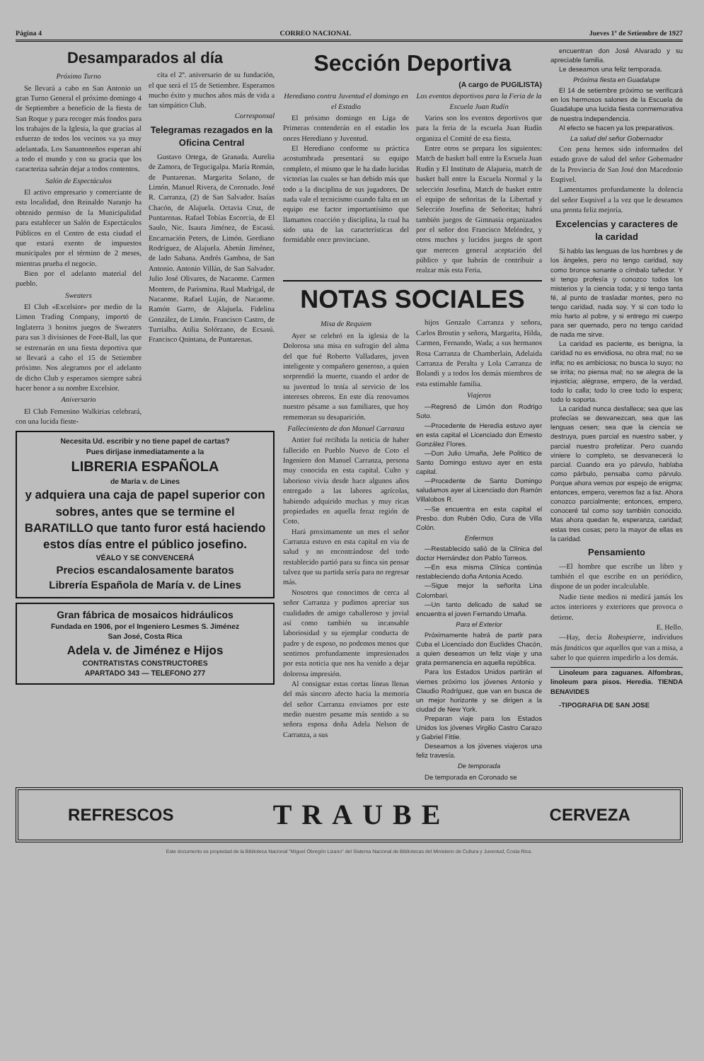Página 4 CORREO NACIONAL Jueves 1º de Setiembre de 1927
Desamparados al día
Próximo Turno
Se llevará a cabo en San Antonio un gran Turno General el próximo domingo 4 de Septiembre a beneficio de la fiesta de San Roque y para recoger más fondos para los trabajos de la Iglesia, la que gracias al esfuerzo de todos los vecinos va ya muy adelantada. Los Sanantoneños esperan ahí a todo el mundo y con su gracia que los caracteriza sabrán dejar a todos contentos.
Salón de Espectáculos
El activo empresario y comerciante de esta localidad, don Reinaldo Naranjo ha obtenido permiso de la Municipalidad para establecer un Salón de Espectáculos Públicos en el Centro de esta ciudad el que estará exento de impuestos municipales por el término de 2 meses, mientras prueba el negocio.
Bien por el adelanto material del pueblo.
Sweaters
El Club «Excelsior» por medio de la Limon Trading Company, importó de Inglaterra 3 bonitos juegos de Sweaters para sus 3 divisiones de Foot-Ball, las que se estrenarán en una fiesta deportiva que se llevará a cabo el 15 de Setiembre próximo. Nos alegramos por el adelanto de dicho Club y esperamos siempre sabrá hacer honor a su nombre Excelsior.
Aniversario
El Club Femenino Walkirias celebrará, con una lucida fieste-
cita el 2º. aniversario de su fundación, el que será el 15 de Setiembre. Esperamos mucho éxito y muchos años más de vida a tan simpático Club.
Corresponsal
Telegramas rezagados en la Oficina Central
Gustavo Ortega, de Granada. Aurelia de Zamora, de Tegucigalpa. María Román, de Puntarenas. Margarita Solano, de Limón. Manuel Rivera, de Coronado. José R. Carranza, (2) de San Salvador. Isaías Chacón, de Alajuela. Octavia Cruz, de Puntarenas. Rafael Tobías Escorcia, de El Saulo, Nic. Isaura Jiménez, de Escasú. Encarnación Peters, de Limón. Gordiano Rodríguez, de Alajuela. Abetún Jiménez, de lado Sabana. Andrés Gamboa, de San Antonio. Antonio Villán, de San Salvador. Julio José Olivares, de Nacaome. Carmen Montero, de Parismina. Raul Madrigal, de Nacaome. Rafael Luján, de Nacaome. Ramón Garro, de Alajuela. Fidelina González, de Limón. Francisco Castro, de Turrialba. Atilia Solórzano, de Ecsasú. Francisco Qnintana, de Puntarenas.
Necesita Ud. escribir y no tiene papel de cartas?
Pues diríjase inmediatamente a la
LIBRERIA ESPAÑOLA
de María v. de Lines
y adquiera una caja de papel superior con sobres, antes que se termine el BARATILLO que tanto furor está haciendo estos días entre el público josefino.
VÉALO Y SE CONVENCERÁ
Precios escandalosamente baratos
Librería Española de María v. de Lines
Gran fábrica de mosaicos hidráulicos
Fundada en 1906, por el Ingeniero Lesmes S. Jiménez
San José, Costa Rica
Adela v. de Jiménez e Hijos
CONTRATISTAS CONSTRUCTORES
APARTADO 343 — TELEFONO 277
Sección Deportiva
(A cargo de PUGILISTA)
Herediano contra Juventud el domingo en el Estadio
El próximo domingo en Liga de Primeras contenderán en el estadio los onces Herediano y Juventud.
El Herediano conforme su práctica acostumbrada presentará su equipo completo, el mismo que le ha dado lucidas victorias las cuales se han debido más que todo a la disciplina de sus jugadores. De nada vale el tecnicismo cuando falta en un equipo ese factor importantísimo que llamamos coacción y disciplina, la cual ha sido una de las características del formidable once provinciano.
Los eventos deportivos para la Feria de la Escuela Juan Rudín
Varios son los eventos deportivos que para la feria de la escuela Juan Rudín organiza el Comité de esa fiesta.
Entre otros se prepara los siguientes: Match de basket ball entre la Escuela Juan Rudín y El Instituto de Alajueia, match de basket ball entre la Escuela Normal y la selección Josefina, Match de basket entre el equipo de señoritas de la Libertad y Selección Josefina de Señoritas; habrá también juegos de Gimnasia organizados por el señor don Francisco Meléndez, y otros muchos y lucidos juegos de sport que merecen general aceptación del público y que habrán de contribuir a realzar más esta Feria.
NOTAS SOCIALES
Misa de Requiem
Ayer se celebró en la iglesia de la Dolorosa una misa en sufragio del alma del que fué Roberto Valladares, joven inteligente y compañero generoso, a quien sorprendió la muerte, cuando el ardor de su juventud lo tenía al servicio de los intereses obreros. En este día renovamos nuestro pésame a sus familiares, que hoy rememoran su desaparición.
Fallecimiento de don Manuel Carranza
Antier fué recibida la noticia de haber fallecido en Pueblo Nuevo de Coto el Ingeniero don Manuel Carranza, persona muy conocida en esta capital. Culto y laborioso vivía desde hace algunos años entregado a las labores agrícolas, habiendo adquirido muchas y muy ricas propiedades en aquella feraz región de Coto.
Hará proximamente un mes el señor Carranza estuvo en esta capital en via de salud y no encontrándose del todo restablecido partió para su finca sin pensar talvez que su partida sería para no regresar más.
Nosotros que conocimos de cerca al señor Carranza y pudimos apreciar sus cualidades de amigo caballeroso y jovial así como también su incansable laboriosidad y su ejemplar conducta de padre y de esposo, no podemos menos que sentirnos profundamente impresionados por esta noticia que nos ha venido a dejar dolorosa impresión.
Al consignar estas cortas líneas llenas del más sincero afecto hacia la memoria del señor Carranza enviamos por este medio nuestro pesame más sentido a su señora esposa doña Adela Nelson de Carranza, a sus
hijos Gonzalo Carranza y señora, Carlos Broutin y señora, Margarita, Hilda, Carmen, Fernando, Wada; a sus hermanos Rosa Carranza de Chamberlain, Adelaida Carranza de Peralta y Lola Carranza de Bolandi y a todos los demás miembros de esta estimable familia.
Viajeros
—Regresó de Limón don Rodrigo Soto.
—Procedente de Heredia estuvo ayer en esta capital el Licenciado don Ernesto González Flores.
—Don Julio Umaña, Jefe Politico de Santo Domingo estuvo ayer en esta capital.
—Procedente de Santo Domingo saludamos ayer al Licenciado don Ramón Villalobos R.
—Se encuentra en esta capital el Presbo. don Rubén Odio, Cura de Villa Colón.
Enfermos
—Restablecido salió de la Clínica del doctor Hernández don Pablo Torreos.
—En esa misma Clínica continúa restableciendo doña Antonia Acedo.
—Sigue mejor la señorita Lina Colombari.
—Un tanto delicado de salud se encuentra el joven Fernando Umaña.
Para el Exterior
Próximamente habrá de partir para Cuba el Licenciado don Euclides Chacón, a quien deseamos un feliz viaje y una grata permanencia en aquella república.
Para los Estados Unidos partirán el viernes próximo los jóvenes Antonio y Claudio Rodríguez, que van en busca de un mejor horizonte y se dirigen a la ciudad de New York.
Preparan viaje para los Estados Unidos los jóvenes Virgilio Castro Carazo y Gabriel Fittie.
Deseamos a los jóvenes viajeros una feliz travesía.
De temporada
De temporada en Coronado se
encuentran don José Alvarado y su apreciable familia.
Le deseamos una feliz temporada.
Próxima fiesta en Guadalupe
El 14 de setiembre próximo se verificará en los hermosos salones de la Escuela de Guadalupe una lucida fiesta conmemorativa de nuestra Independencia.
Al efecto se hacen ya los preparativos.
La salud del señor Gobernador
Con pena hemos sido informados del estado grave de salud del señor Gobernador de la Provincia de San José don Macedonio Esqtivel.
Lamentamos profundamente la dolencia del señor Esqnivel a la vez que le deseamos una pronta feliz mejoría.
Excelencias y caracteres de la caridad
Si hablo las lenguas de los hombres y de los ángeles, pero no tengo caridad, soy como bronce sonante o címbalo tañedor. Y si tengo profesía y conozco todos los misterios y la ciencia toda; y si tengo tanta fé, al punto de trasladar montes, pero no tengo caridad, nada soy. Y si con todo lo mío harto al pobre, y si entrego mi cuerpo para ser quemado, pero no tengo caridad de nada me sirve.
La caridad es paciente, es benigna, la caridad no es envidiosa, no obra mal; no se infla; no es ambiciosa; no busca lo suyo; no se irrita; no piensa mal; no se alegra de la injusticia; alégrase, empero, de la verdad, todo lo calla; todo lo cree todo lo espera; todo lo soporta.
La caridad nunca desfallece; sea que las profecías se desvanezcan, sea que las lenguas cesen; sea que la ciencia se destruya, pues parcial es nuestro saber, y parcial nuestro profetizar. Pero cuando viniere lo completo, se desvanecerá lo parcial. Cuando era yo párvulo, hablaba como párbulo, pensaba como párvulo. Porque ahora vemos por espejo de enigma; entonces, empero, veremos faz a faz. Ahora conozco parcialmente; entonces, empero, conoceré tal como soy también conocido. Mas ahora quedan fe, esperanza, caridad; estas tres cosas; pero la mayor de ellas es la caridad.
Pensamiento
—El hombre que escribe un libro y también el que escribe en un periódico, dispone de un poder incalculable.
Nadie tiene medios ni medirá jamás los actos interiores y exteriores que provoca o detiene.
E. Hello.
—Hay, decía Robespierre, individuos más fanáticos que aquellos que van a misa, a saber lo que quieren impedirlo a los demás.
Linoleum para zaguanes. Alfombras, linoleum para pisos. Heredia. TIENDA BENAVIDES
-TIPOGRAFIA DE SAN JOSE
REFRESCOS TRAUBE CERVEZA
Este documento es propiedad de la Biblioteca Nacional "Miguel Obregón Lizano" del Sistema Nacional de Bibliotecas del Ministerio de Cultura y Juventud, Costa Rica.